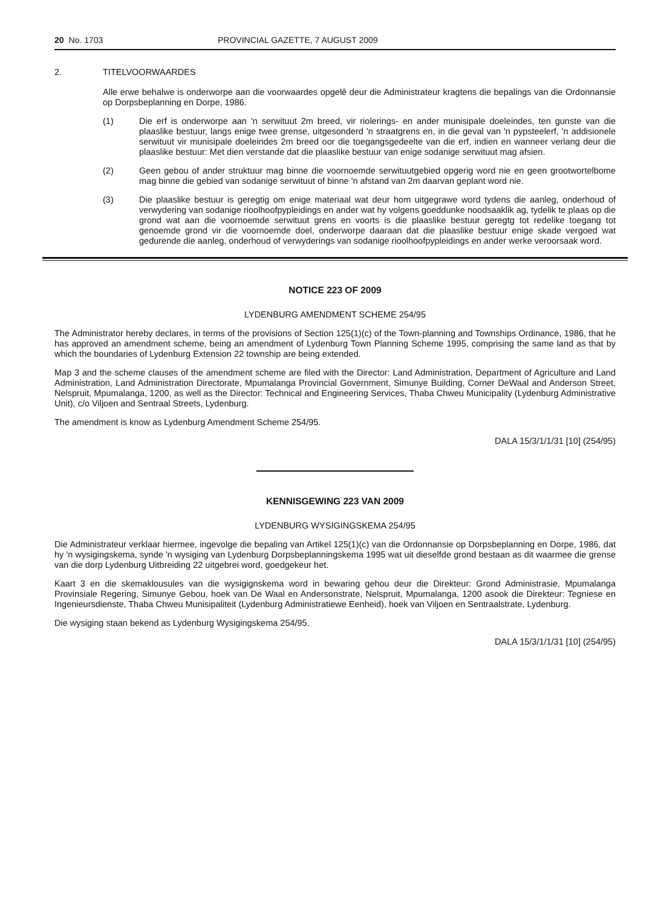20 No. 1703 PROVINCIAL GAZETTE, 7 AUGUST 2009
2. TITELVOORWAARDES
Alle erwe behalwe is onderworpe aan die voorwaardes opgelê deur die Administrateur kragtens die bepalings van die Ordonnansie op Dorpsbeplanning en Dorpe, 1986.
(1) Die erf is onderworpe aan 'n serwituut 2m breed, vir riolerings- en ander munisipale doeleindes, ten gunste van die plaaslike bestuur, langs enige twee grense, uitgesonderd 'n straatgrens en, in die geval van 'n pypsteelerf, 'n addisionele serwituut vir munisipale doeleindes 2m breed oor die toegangsgedeelte van die erf, indien en wanneer verlang deur die plaaslike bestuur: Met dien verstande dat die plaaslike bestuur van enige sodanige serwituut mag afsien.
(2) Geen gebou of ander struktuur mag binne die voornoemde serwituutgebied opgerig word nie en geen grootwortelbome mag binne die gebied van sodanige serwituut of binne 'n afstand van 2m daarvan geplant word nie.
(3) Die plaaslike bestuur is geregtig om enige materiaal wat deur hom uitgegrawe word tydens die aanleg, onderhoud of verwydering van sodanige rioolhoofpypleidings en ander wat hy volgens goeddunke noodsaaklik ag, tydelik te plaas op die grond wat aan die voornoemde serwituut grens en voorts is die plaaslike bestuur geregtg tot redelike toegang tot genoemde grond vir die voornoemde doel, onderworpe daaraan dat die plaaslike bestuur enige skade vergoed wat gedurende die aanleg, onderhoud of verwyderings van sodanige rioolhoofpypleidings en ander werke veroorsaak word.
NOTICE 223 OF 2009
LYDENBURG AMENDMENT SCHEME 254/95
The Administrator hereby declares, in terms of the provisions of Section 125(1)(c) of the Town-planning and Townships Ordinance, 1986, that he has approved an amendment scheme, being an amendment of Lydenburg Town Planning Scheme 1995, comprising the same land as that by which the boundaries of Lydenburg Extension 22 township are being extended.
Map 3 and the scheme clauses of the amendment scheme are filed with the Director: Land Administration, Department of Agriculture and Land Administration, Land Administration Directorate, Mpumalanga Provincial Government, Simunye Building, Corner DeWaal and Anderson Street, Nelspruit, Mpumalanga, 1200, as well as the Director: Technical and Engineering Services, Thaba Chweu Municipality (Lydenburg Administrative Unit), c/o Viljoen and Sentraal Streets, Lydenburg.
The amendment is know as Lydenburg Amendment Scheme 254/95.
DALA 15/3/1/1/31 [10] (254/95)
KENNISGEWING 223 VAN 2009
LYDENBURG WYSIGINGSKEMA 254/95
Die Administrateur verklaar hiermee, ingevolge die bepaling van Artikel 125(1)(c) van die Ordonnansie op Dorpsbeplanning en Dorpe, 1986, dat hy 'n wysigingskema, synde 'n wysiging van Lydenburg Dorpsbeplanningskema 1995 wat uit dieselfde grond bestaan as dit waarmee die grense van die dorp Lydenburg Uitbreiding 22 uitgebrei word, goedgekeur het.
Kaart 3 en die skemaklousules van die wysigignskema word in bewaring gehou deur die Direkteur: Grond Administrasie, Mpumalanga Provinsiale Regering, Simunye Gebou, hoek van De Waal en Andersonstrate, Nelspruit, Mpumalanga, 1200 asook die Direkteur: Tegniese en Ingenieursdienste, Thaba Chweu Munisipaliteit (Lydenburg Administratiewe Eenheid), hoek van Viljoen en Sentraalstrate, Lydenburg.
Die wysiging staan bekend as Lydenburg Wysigingskema 254/95.
DALA 15/3/1/1/31 [10] (254/95)